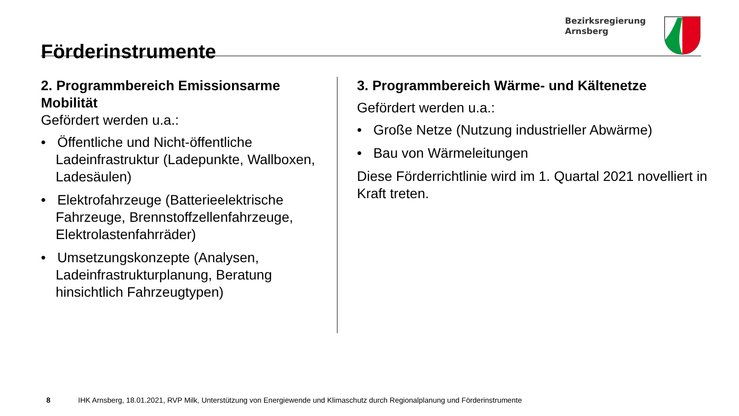Förderinstrumente
Bezirksregierung
Arnsberg
2. Programmbereich Emissionsarme Mobilität
Gefördert werden u.a.:
• Öffentliche und Nicht-öffentliche Ladeinfrastruktur (Ladepunkte, Wallboxen, Ladesäulen)
• Elektrofahrzeuge (Batterieelektrische Fahrzeuge, Brennstoffzellenfahrzeuge, Elektrolastenfahrräder)
• Umsetzungskonzepte (Analysen, Ladeinfrastrukturplanung, Beratung hinsichtlich Fahrzeugtypen)
3. Programmbereich Wärme- und Kältenetze
Gefördert werden u.a.:
• Große Netze (Nutzung industrieller Abwärme)
• Bau von Wärmeleitungen
Diese Förderrichtlinie wird im 1. Quartal 2021 novelliert in Kraft treten.
8 IHK Arnsberg, 18.01.2021, RVP Milk, Unterstützung von Energiewende und Klimaschutz durch Regionalplanung und Förderinstrumente